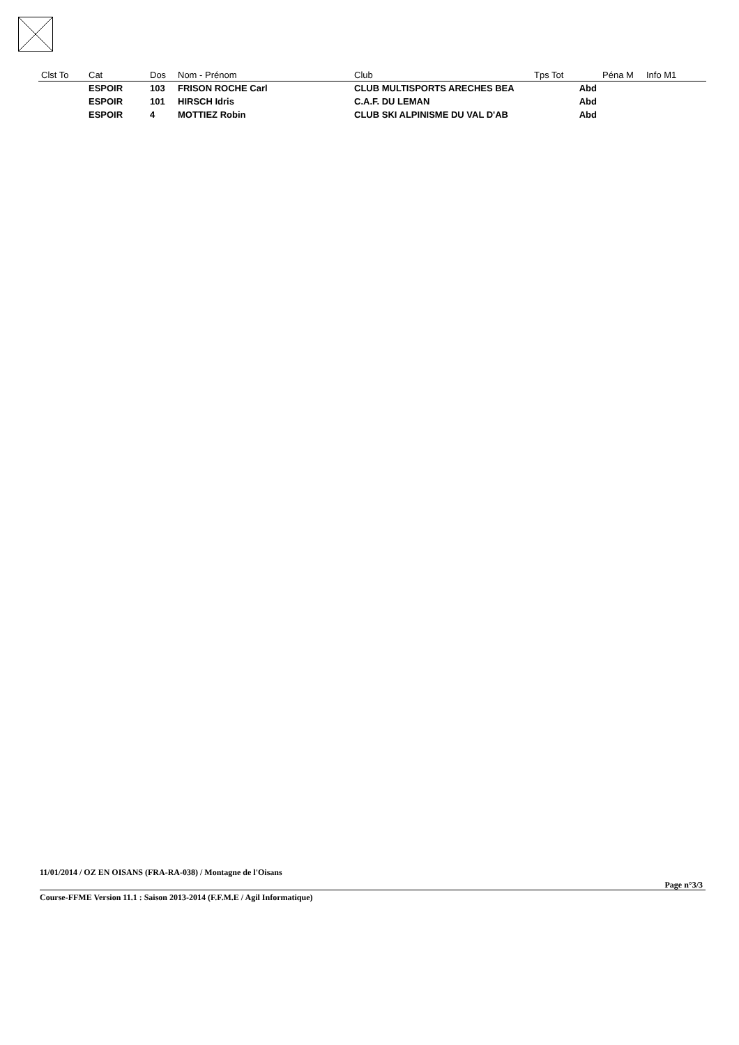| Clst To | Cat | Dos | Nom - Prénom | Club | Tps Tot | Péna M | Info M1 |
| --- | --- | --- | --- | --- | --- | --- | --- |
| | ESPOIR | 103 | FRISON ROCHE Carl | CLUB MULTISPORTS ARECHES BEA | Abd | | |
| | ESPOIR | 101 | HIRSCH Idris | C.A.F. DU LEMAN | Abd | | |
| | ESPOIR | 4 | MOTTIEZ Robin | CLUB SKI ALPINISME DU VAL D'AB | Abd | | |
11/01/2014 / OZ EN OISANS (FRA-RA-038) / Montagne de l'Oisans
Page n°3/3
Course-FFME Version 11.1 : Saison 2013-2014 (F.F.M.E / Agil Informatique)